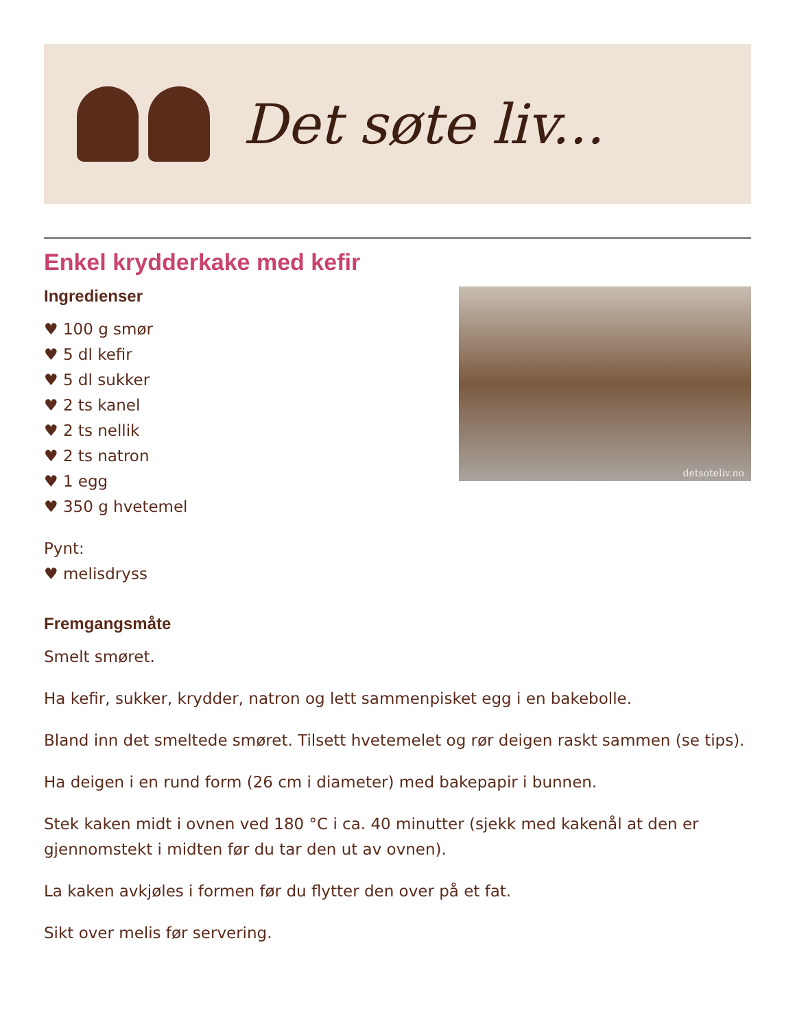Det søte liv...
Enkel krydderkake med kefir
Ingredienser
♥ 100 g smør
♥ 5 dl kefir
♥ 5 dl sukker
♥ 2 ts kanel
♥ 2 ts nellik
♥ 2 ts natron
♥ 1 egg
♥ 350 g hvetemel
Pynt:
♥ melisdryss
detsoteliv.no
Fremgangsmåte
Smelt smøret.
Ha kefir, sukker, krydder, natron og lett sammenpisket egg i en bakebolle.
Bland inn det smeltede smøret. Tilsett hvetemelet og rør deigen raskt sammen (se tips).
Ha deigen i en rund form (26 cm i diameter) med bakepapir i bunnen.
Stek kaken midt i ovnen ved 180 °C i ca. 40 minutter (sjekk med kakenål at den er gjennomstekt i midten før du tar den ut av ovnen).
La kaken avkjøles i formen før du flytter den over på et fat.
Sikt over melis før servering.